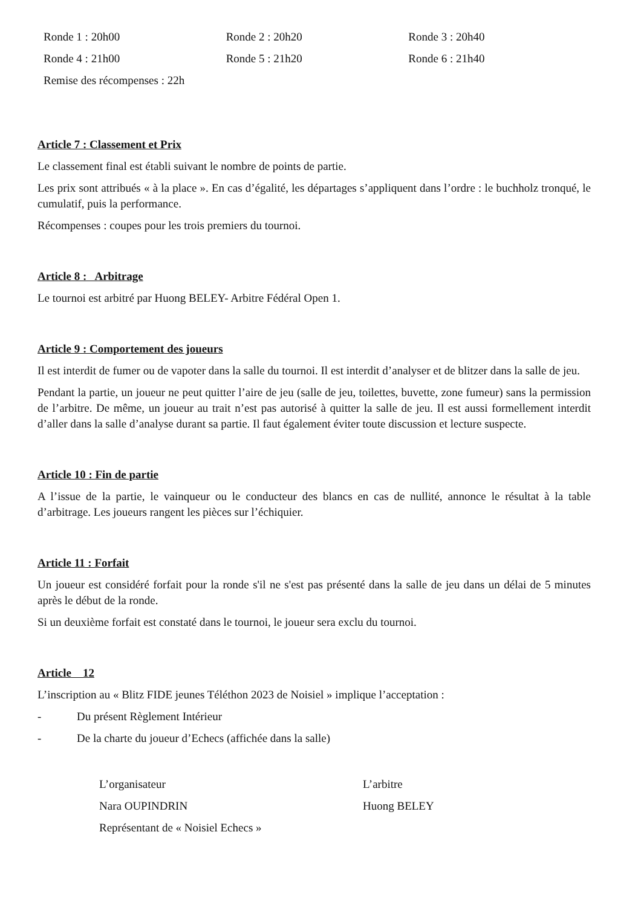Ronde 1 : 20h00 Ronde 2 : 20h20 Ronde 3 : 20h40
Ronde 4 : 21h00 Ronde 5 : 21h20 Ronde 6 : 21h40
Remise des récompenses : 22h
Article 7 : Classement et Prix
Le classement final est établi suivant le nombre de points de partie.
Les prix sont attribués « à la place ». En cas d’égalité, les départages s’appliquent dans l’ordre : le buchholz tronqué, le cumulatif, puis la performance.
Récompenses : coupes pour les trois premiers du tournoi.
Article 8 : Arbitrage
Le tournoi est arbitré par Huong BELEY- Arbitre Fédéral Open 1.
Article 9 : Comportement des joueurs
Il est interdit de fumer ou de vapoter dans la salle du tournoi. Il est interdit d’analyser et de blitzer dans la salle de jeu.
Pendant la partie, un joueur ne peut quitter l’aire de jeu (salle de jeu, toilettes, buvette, zone fumeur) sans la permission de l’arbitre. De même, un joueur au trait n’est pas autorisé à quitter la salle de jeu. Il est aussi formellement interdit d’aller dans la salle d’analyse durant sa partie. Il faut également éviter toute discussion et lecture suspecte.
Article 10 : Fin de partie
A l’issue de la partie, le vainqueur ou le conducteur des blancs en cas de nullité, annonce le résultat à la table d’arbitrage. Les joueurs rangent les pièces sur l’échiquier.
Article 11 : Forfait
Un joueur est considéré forfait pour la ronde s'il ne s'est pas présenté dans la salle de jeu dans un délai de 5 minutes après le début de la ronde.
Si un deuxième forfait est constaté dans le tournoi, le joueur sera exclu du tournoi.
Article 12
L’inscription au « Blitz FIDE jeunes Téléthon 2023 de Noisiel » implique l’acceptation :
- Du présent Règlement Intérieur
- De la charte du joueur d’Echecs (affichée dans la salle)
L’organisateur L’arbitre
Nara OUPINDRIN Huong BELEY
Représentant de « Noisiel Echecs »